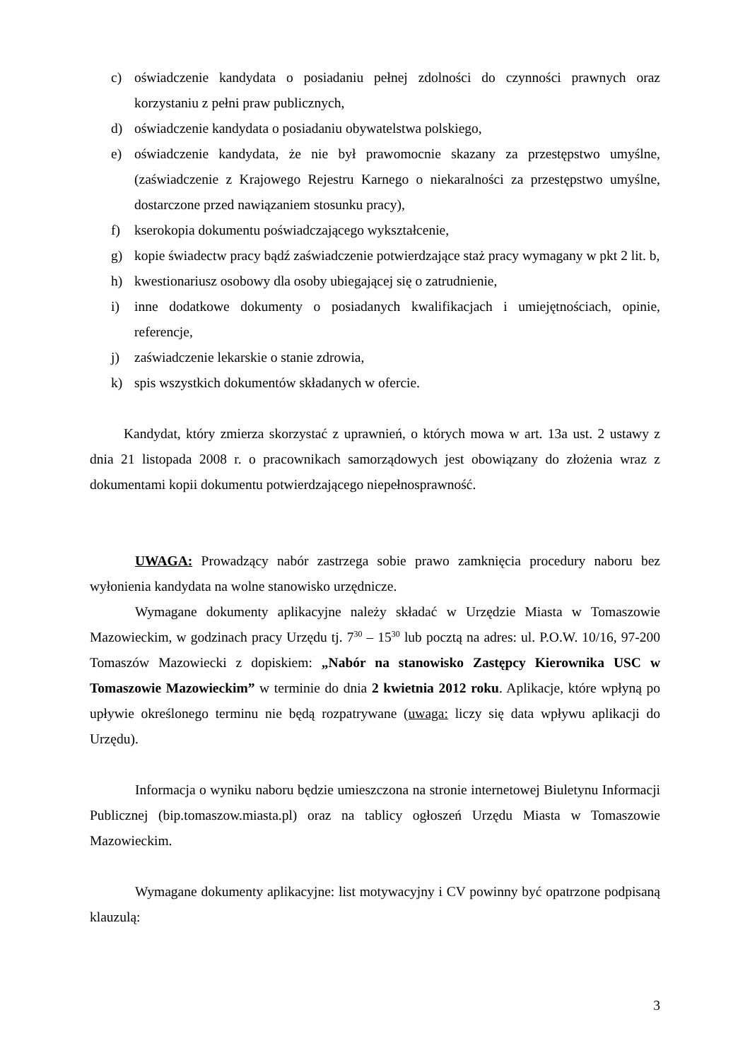c) oświadczenie kandydata o posiadaniu pełnej zdolności do czynności prawnych oraz korzystaniu z pełni praw publicznych,
d) oświadczenie kandydata o posiadaniu obywatelstwa polskiego,
e) oświadczenie kandydata, że nie był prawomocnie skazany za przestępstwo umyślne, (zaświadczenie z Krajowego Rejestru Karnego o niekaralności za przestępstwo umyślne, dostarczone przed nawiązaniem stosunku pracy),
f) kserokopia dokumentu poświadczającego wykształcenie,
g) kopie świadectw pracy bądź zaświadczenie potwierdzające staż pracy wymagany w pkt 2 lit. b,
h) kwestionariusz osobowy dla osoby ubiegającej się o zatrudnienie,
i) inne dodatkowe dokumenty o posiadanych kwalifikacjach i umiejętnościach, opinie, referencje,
j) zaświadczenie lekarskie o stanie zdrowia,
k) spis wszystkich dokumentów składanych w ofercie.
Kandydat, który zmierza skorzystać z uprawnień, o których mowa w art. 13a ust. 2 ustawy z dnia 21 listopada 2008 r. o pracownikach samorządowych jest obowiązany do złożenia wraz z dokumentami kopii dokumentu potwierdzającego niepełnosprawność.
UWAGA: Prowadzący nabór zastrzega sobie prawo zamknięcia procedury naboru bez wyłonienia kandydata na wolne stanowisko urzędnicze.
Wymagane dokumenty aplikacyjne należy składać w Urzędzie Miasta w Tomaszowie Mazowieckim, w godzinach pracy Urzędu tj. 7<sup>30</sup> – 15<sup>30</sup> lub pocztą na adres: ul. P.O.W. 10/16, 97-200 Tomaszów Mazowiecki z dopiskiem: „Nabór na stanowisko Zastępcy Kierownika USC w Tomaszowie Mazowieckim” w terminie do dnia 2 kwietnia 2012 roku. Aplikacje, które wpłyną po upływie określonego terminu nie będą rozpatrywane (uwaga: liczy się data wpływu aplikacji do Urzędu).
Informacja o wyniku naboru będzie umieszczona na stronie internetowej Biuletynu Informacji Publicznej (bip.tomaszow.miasta.pl) oraz na tablicy ogłoszeń Urzędu Miasta w Tomaszowie Mazowieckim.
Wymagane dokumenty aplikacyjne: list motywacyjny i CV powinny być opatrzone podpisaną klauzulą:
3